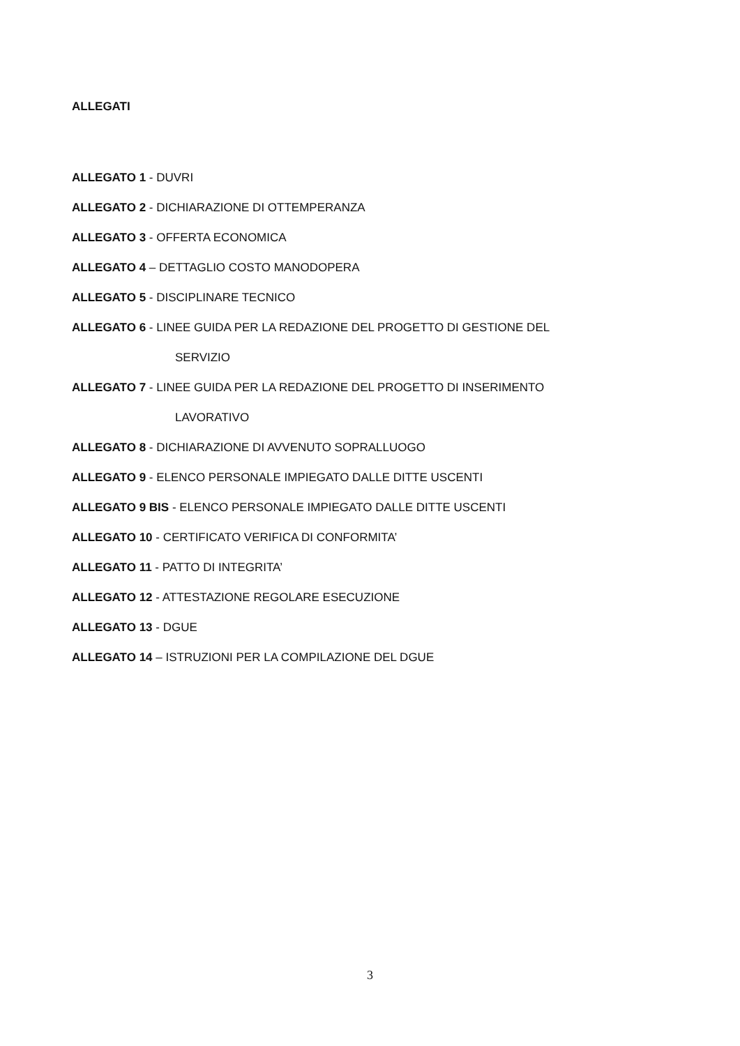ALLEGATI
ALLEGATO 1 - DUVRI
ALLEGATO 2 - DICHIARAZIONE DI OTTEMPERANZA
ALLEGATO 3 - OFFERTA ECONOMICA
ALLEGATO 4 – DETTAGLIO COSTO MANODOPERA
ALLEGATO 5 - DISCIPLINARE TECNICO
ALLEGATO 6 - LINEE GUIDA PER LA REDAZIONE DEL PROGETTO DI GESTIONE DEL
SERVIZIO
ALLEGATO 7 - LINEE GUIDA PER LA REDAZIONE DEL PROGETTO DI INSERIMENTO
LAVORATIVO
ALLEGATO 8 - DICHIARAZIONE DI AVVENUTO SOPRALLUOGO
ALLEGATO 9 - ELENCO PERSONALE IMPIEGATO DALLE DITTE USCENTI
ALLEGATO 9 BIS - ELENCO PERSONALE IMPIEGATO DALLE DITTE USCENTI
ALLEGATO 10 - CERTIFICATO VERIFICA DI CONFORMITA’
ALLEGATO 11 - PATTO DI INTEGRITA’
ALLEGATO 12 - ATTESTAZIONE REGOLARE ESECUZIONE
ALLEGATO 13 - DGUE
ALLEGATO 14 – ISTRUZIONI PER LA COMPILAZIONE DEL DGUE
3